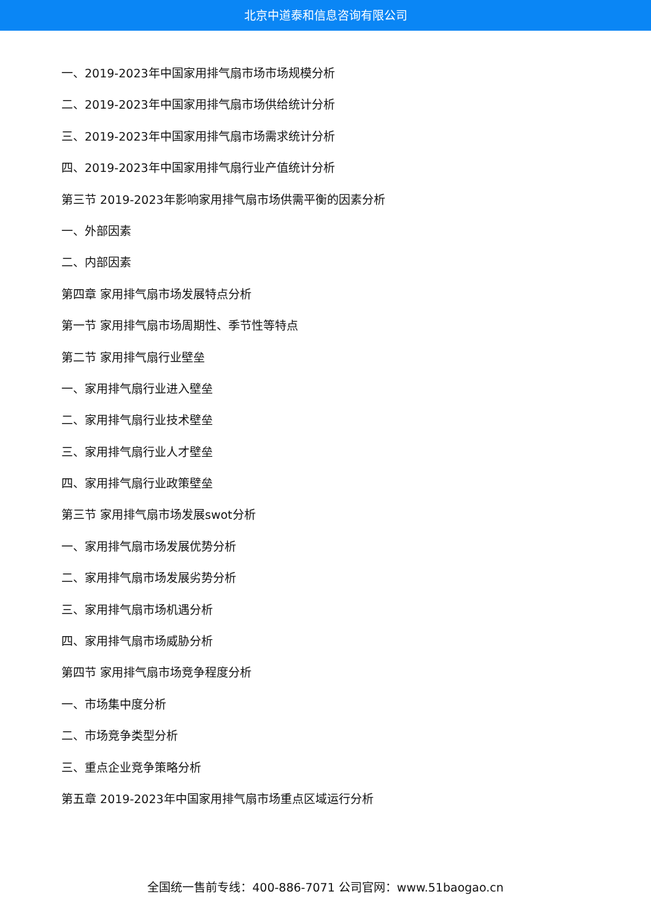北京中道泰和信息咨询有限公司
一、2019-2023年中国家用排气扇市场市场规模分析
二、2019-2023年中国家用排气扇市场供给统计分析
三、2019-2023年中国家用排气扇市场需求统计分析
四、2019-2023年中国家用排气扇行业产值统计分析
第三节 2019-2023年影响家用排气扇市场供需平衡的因素分析
一、外部因素
二、内部因素
第四章 家用排气扇市场发展特点分析
第一节 家用排气扇市场周期性、季节性等特点
第二节 家用排气扇行业壁垒
一、家用排气扇行业进入壁垒
二、家用排气扇行业技术壁垒
三、家用排气扇行业人才壁垒
四、家用排气扇行业政策壁垒
第三节 家用排气扇市场发展swot分析
一、家用排气扇市场发展优势分析
二、家用排气扇市场发展劣势分析
三、家用排气扇市场机遇分析
四、家用排气扇市场威胁分析
第四节 家用排气扇市场竞争程度分析
一、市场集中度分析
二、市场竞争类型分析
三、重点企业竞争策略分析
第五章 2019-2023年中国家用排气扇市场重点区域运行分析
全国统一售前专线：400-886-7071 公司官网：www.51baogao.cn